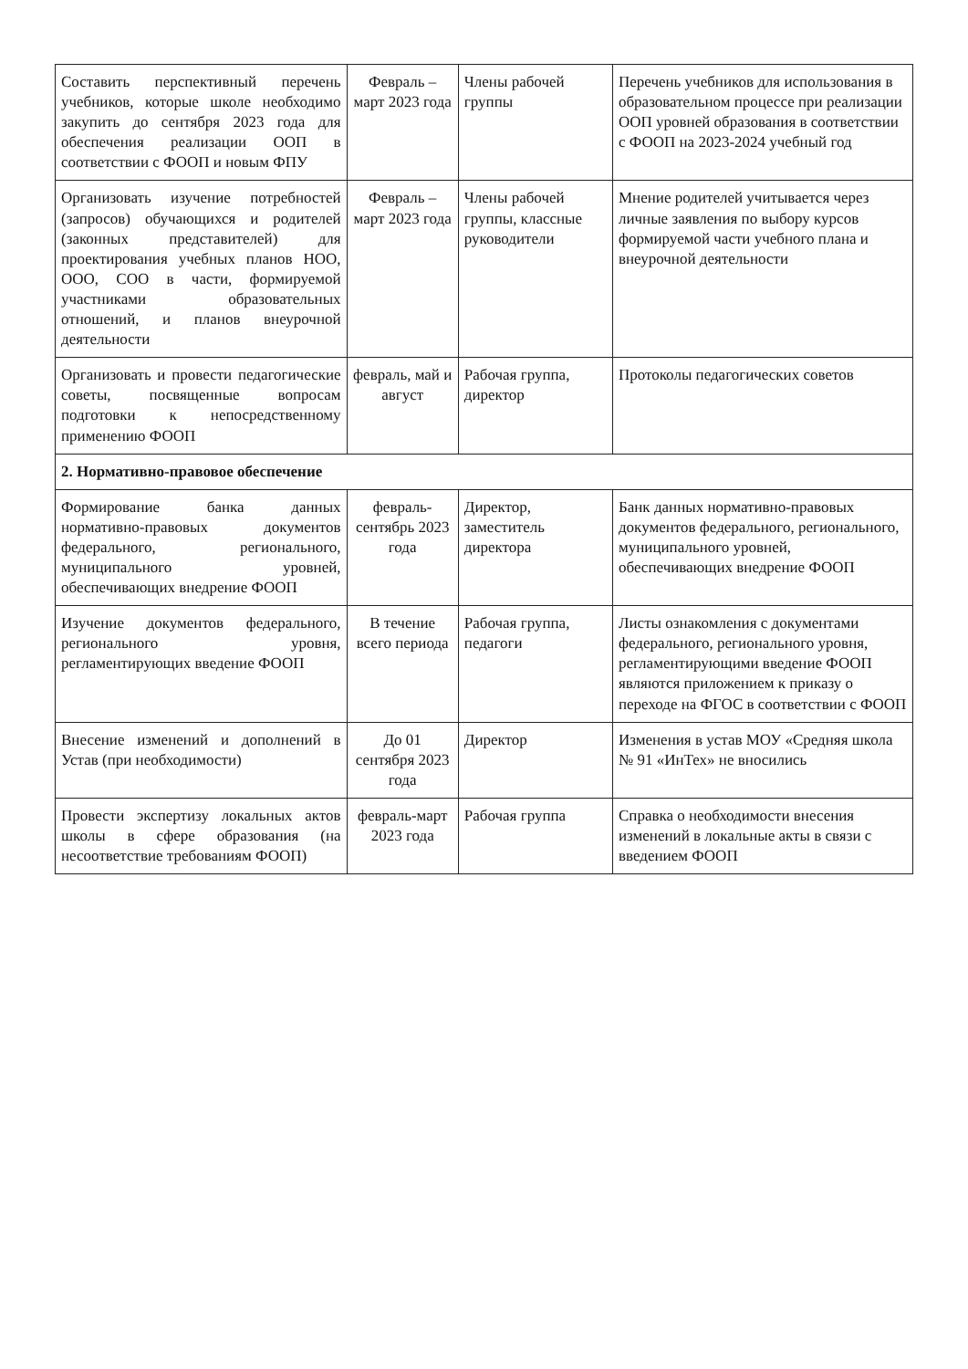| Составить перспективный перечень учебников, которые школе необходимо закупить до сентября 2023 года для обеспечения реализации ООП в соответствии с ФООП и новым ФПУ | Февраль – март 2023 года | Члены рабочей группы | Перечень учебников для использования в образовательном процессе при реализации ООП уровней образования в соответствии с ФООП на 2023-2024 учебный год |
| Организовать изучение потребностей (запросов) обучающихся и родителей (законных представителей) для проектирования учебных планов НОО, ООО, СОО в части, формируемой участниками образовательных отношений, и планов внеурочной деятельности | Февраль – март 2023 года | Члены рабочей группы, классные руководители | Мнение родителей учитывается через личные заявления по выбору курсов формируемой части учебного плана и внеурочной деятельности |
| Организовать и провести педагогические советы, посвященные вопросам подготовки к непосредственному применению ФООП | февраль, май и август | Рабочая группа, директор | Протоколы педагогических советов |
| 2. Нормативно-правовое обеспечение | | | |
| Формирование банка данных нормативно-правовых документов федерального, регионального, муниципального уровней, обеспечивающих внедрение ФООП | февраль-сентябрь 2023 года | Директор, заместитель директора | Банк данных нормативно-правовых документов федерального, регионального, муниципального уровней, обеспечивающих внедрение ФООП |
| Изучение документов федерального, регионального уровня, регламентирующих введение ФООП | В течение всего периода | Рабочая группа, педагоги | Листы ознакомления с документами федерального, регионального уровня, регламентирующими введение ФООП являются приложением к приказу о переходе на ФГОС в соответствии с ФООП |
| Внесение изменений и дополнений в Устав (при необходимости) | До 01 сентября 2023 года | Директор | Изменения в устав МОУ «Средняя школа № 91 «ИнТех» не вносились |
| Провести экспертизу локальных актов школы в сфере образования (на несоответствие требованиям ФООП) | февраль-март 2023 года | Рабочая группа | Справка о необходимости внесения изменений в локальные акты в связи с введением ФООП |